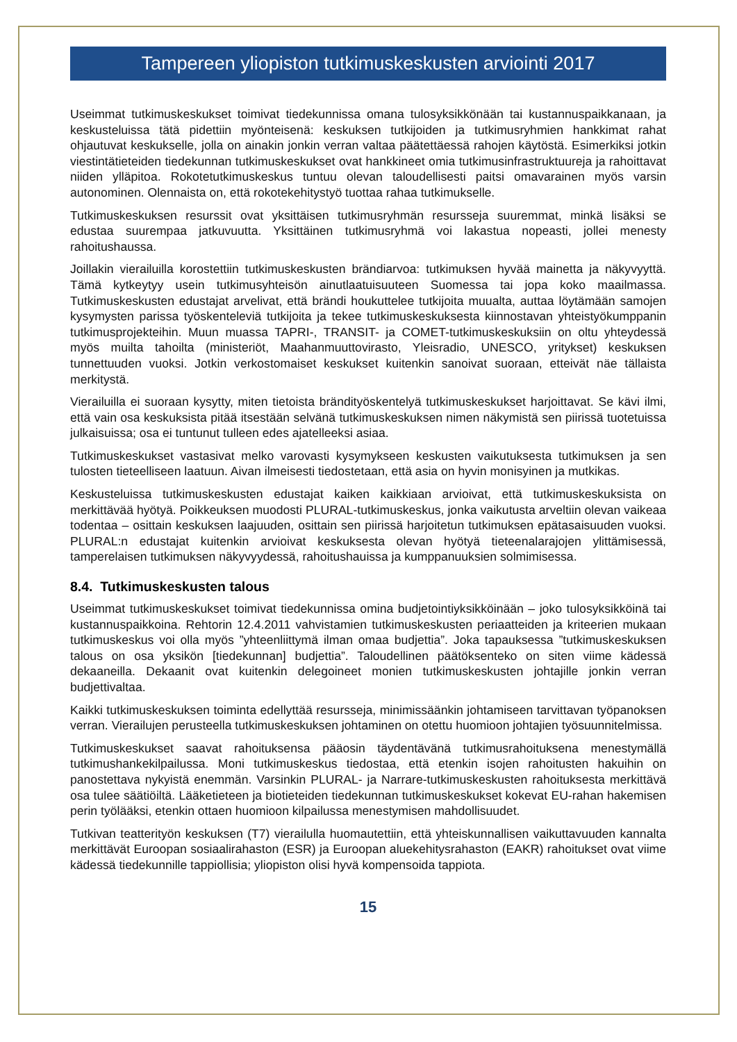Tampereen yliopiston tutkimuskeskusten arviointi 2017
Useimmat tutkimuskeskukset toimivat tiedekunnissa omana tulosyksikkönään tai kustannuspaikkanaan, ja keskusteluissa tätä pidettiin myönteisenä: keskuksen tutkijoiden ja tutkimusryhmien hankkimat rahat ohjautuvat keskukselle, jolla on ainakin jonkin verran valtaa päätettäessä rahojen käytöstä. Esimerkiksi jotkin viestintätieteiden tiedekunnan tutkimuskeskukset ovat hankkineet omia tutkimusinfrastruktuureja ja rahoittavat niiden ylläpitoa. Rokotetutkimuskeskus tuntuu olevan taloudellisesti paitsi omavarainen myös varsin autonominen. Olennaista on, että rokotekehitystyö tuottaa rahaa tutkimukselle.
Tutkimuskeskuksen resurssit ovat yksittäisen tutkimusryhmän resursseja suuremmat, minkä lisäksi se edustaa suurempaa jatkuvuutta. Yksittäinen tutkimusryhmä voi lakastua nopeasti, jollei menesty rahoitushaussa.
Joillakin vierailuilla korostettiin tutkimuskeskusten brändiarvoa: tutkimuksen hyvää mainetta ja näkyvyyttä. Tämä kytkeytyy usein tutkimusyhteisön ainutlaatuisuuteen Suomessa tai jopa koko maailmassa. Tutkimuskeskusten edustajat arvelivat, että brändi houkuttelee tutkijoita muualta, auttaa löytämään samojen kysymysten parissa työskenteleviä tutkijoita ja tekee tutkimuskeskuksesta kiinnostavan yhteistyökumppanin tutkimusprojekteihin. Muun muassa TAPRI-, TRANSIT- ja COMET-tutkimuskeskuksiin on oltu yhteydessä myös muilta tahoilta (ministeriöt, Maahanmuuttovirasto, Yleisradio, UNESCO, yritykset) keskuksen tunnettuuden vuoksi. Jotkin verkostomaiset keskukset kuitenkin sanoivat suoraan, etteivät näe tällaista merkitystä.
Vierailuilla ei suoraan kysytty, miten tietoista brändityöskentelyä tutkimuskeskukset harjoittavat. Se kävi ilmi, että vain osa keskuksista pitää itsestään selvänä tutkimuskeskuksen nimen näkymistä sen piirissä tuotetuissa julkaisuissa; osa ei tuntunut tulleen edes ajatelleeksi asiaa.
Tutkimuskeskukset vastasivat melko varovasti kysymykseen keskusten vaikutuksesta tutkimuksen ja sen tulosten tieteelliseen laatuun. Aivan ilmeisesti tiedostetaan, että asia on hyvin monisyinen ja mutkikas.
Keskusteluissa tutkimuskeskusten edustajat kaiken kaikkiaan arvioivat, että tutkimuskeskuksista on merkittävää hyötyä. Poikkeuksen muodosti PLURAL-tutkimuskeskus, jonka vaikutusta arveltiin olevan vaikeaa todentaa – osittain keskuksen laajuuden, osittain sen piirissä harjoitetun tutkimuksen epätasaisuuden vuoksi. PLURAL:n edustajat kuitenkin arvioivat keskuksesta olevan hyötyä tieteenalarajojen ylittämisessä, tamperelaisen tutkimuksen näkyvyydessä, rahoitushauissa ja kumppanuuksien solmimisessa.
8.4. Tutkimuskeskusten talous
Useimmat tutkimuskeskukset toimivat tiedekunnissa omina budjetointiyksikköinään – joko tulosyksikköinä tai kustannuspaikkoina. Rehtorin 12.4.2011 vahvistamien tutkimuskeskusten periaatteiden ja kriteerien mukaan tutkimuskeskus voi olla myös ”yhteenliittymä ilman omaa budjettia”. Joka tapauksessa ”tutkimuskeskuksen talous on osa yksikön [tiedekunnan] budjettia”. Taloudellinen päätöksenteko on siten viime kädessä dekaaneilla. Dekaanit ovat kuitenkin delegoineet monien tutkimuskeskusten johtajille jonkin verran budjettivaltaa.
Kaikki tutkimuskeskuksen toiminta edellyttää resursseja, minimissäänkin johtamiseen tarvittavan työpanoksen verran. Vierailujen perusteella tutkimuskeskuksen johtaminen on otettu huomioon johtajien työsuunnitelmissa.
Tutkimuskeskukset saavat rahoituksensa pääosin täydentävänä tutkimusrahoituksena menestymällä tutkimushankekilpailussa. Moni tutkimuskeskus tiedostaa, että etenkin isojen rahoitusten hakuihin on panostettava nykyistä enemmän. Varsinkin PLURAL- ja Narrare-tutkimuskeskusten rahoituksesta merkittävä osa tulee säätiöiltä. Lääketieteen ja biotieteiden tiedekunnan tutkimuskeskukset kokevat EU-rahan hakemisen perin työlääksi, etenkin ottaen huomioon kilpailussa menestymisen mahdollisuudet.
Tutkivan teatterityön keskuksen (T7) vierailulla huomautettiin, että yhteiskunnallisen vaikuttavuuden kannalta merkittävät Euroopan sosiaalirahaston (ESR) ja Euroopan aluekehitysrahaston (EAKR) rahoitukset ovat viime kädessä tiedekunnille tappiollisia; yliopiston olisi hyvä kompensoida tappiota.
15